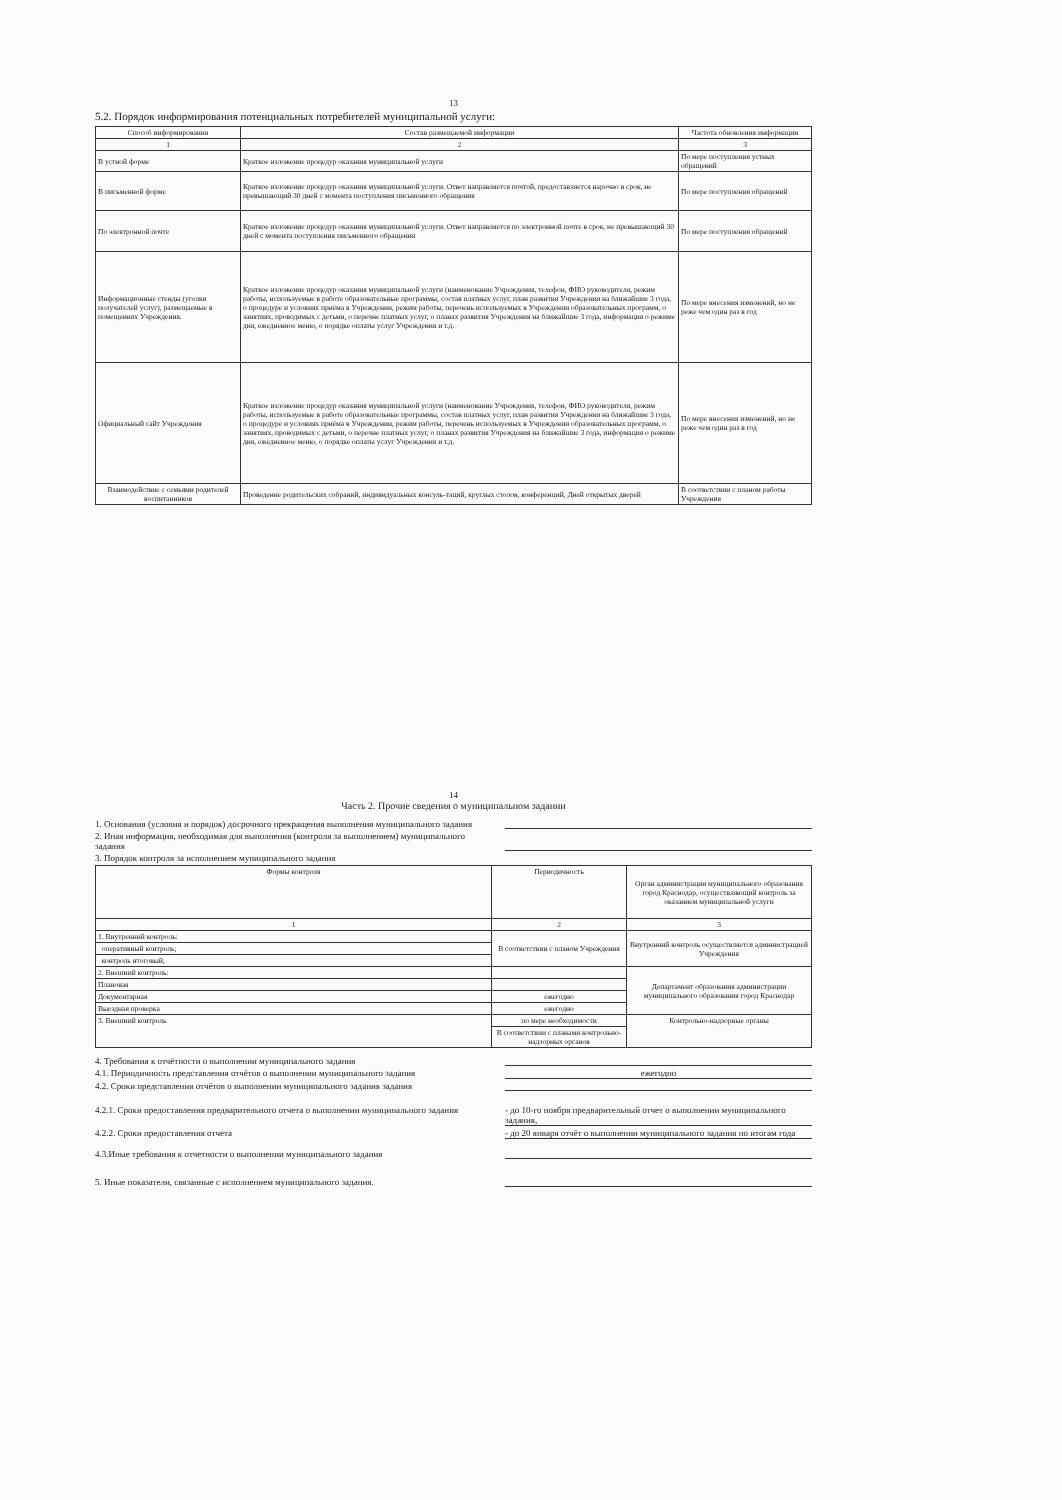13
5.2. Порядок информирования потенциальных потребителей муниципальной услуги:
| Способ информирования | Состав размещаемой информации | Частота обновления информации |
| --- | --- | --- |
| 1 | 2 | 3 |
| В устной форме | Краткое изложение процедур оказания муниципальной услуги | По мере поступления устных обращений |
| В письменной форме | Краткое изложение процедур оказания муниципальной услуги. Ответ направляется почтой, предоставляется нарочно в срок, не превышающий 30 дней с момента поступления письменного обращения | По мере поступления обращений |
| По электронной почте | Краткое изложение процедур оказания муниципальной услуги. Ответ направляется по электронной почте в срок, не превышающий 30 дней с момента поступления письменного обращения | По мере поступления обращений |
| Информационные стенды (уголки получателей услуг), размещаемые в помещениях Учреждения. | Краткое изложение процедур оказания муниципальной услуги (наименование Учреждения, телефон, ФИО руководителя, режим работы, используемые в работе образовательные программы, состав платных услуг, план развития Учреждения на ближайшие 3 года, о процедуре и условиях приёма в Учреждении, режим работы, перечень используемых в Учреждении образовательных программ, о занятиях, проводимых с детьми, о перечне платных услуг, о планах развития Учреждения на ближайшие 3 года, информация о режиме дня, ежедневное меню, о порядке оплаты услуг Учреждения и т.д. | По мере внесения изменений, но не реже чем один раз в год |
| Официальный сайт Учреждения | Краткое изложение процедур оказания муниципальной услуги (наименование Учреждения, телефон, ФИО руководителя, режим работы, используемые в работе образовательные программы, состав платных услуг, план развития Учреждения на ближайшие 3 года, о процедуре и условиях приёма в Учреждении, режим работы, перечень используемых в Учреждении образовательных программ, о занятиях, проводимых с детьми, о перечне платных услуг, о планах развития Учреждения на ближайшие 3 года, информация о режиме дня, ежедневное меню, о порядке оплаты услуг Учреждения и т.д. | По мере внесения изменений, но не реже чем один раз в год |
| Взаимодействие с семьями родителей воспитанников | Проведение родительских собраний, индивидуальных консуль-таций, круглых столов, конференций, Дней открытых дверей | В соответствии с планом работы Учреждения |
14
Часть 2. Прочие сведения о муниципальном задании
1. Основания (условия и порядок) досрочного прекращения выполнения муниципального задания
2. Иная информация, необходимая для выполнения (контроля за выполнением) муниципального задания
3. Порядок контроля за исполнением муниципального задания
| Формы контроля | Периодичность | Орган администрации муниципального образования город Краснодар, осуществляющий контроль за оказанием муниципальной услуги |
| --- | --- | --- |
| 1 | 2 | 3 |
| 1. Внутренний контроль: | В соответствии с планом Учреждения | Внутренний контроль осуществляется администрацией Учреждения |
| оперативный контроль; | | |
| контроль итоговый; | | |
| 2. Внешний контроль: | | Департамент образования администрации муниципального образования город Краснодар |
| Плановая | | |
| Документарная | ежегодно | |
| Выездная проверка | ежегодно | |
| 3. Внешний контроль | по мере необходимости | Контрольно-надзорные органы |
| | В соответствии с планами контрольно-надзорных органов | |
4. Требования к отчётности о выполнении муниципального задания
4.1. Периодичность представления отчётов о выполнении муниципального задания ежегодно
4.2. Сроки представления отчётов о выполнении муниципального задания задания
4.2.1. Сроки предоставления предварительного отчета о выполнении муниципального задания - до 10-го ноября предварительный отчет о выполнении муниципального задания,
4.2.2. Сроки предоставления отчета - до 20 января отчёт о выполнении муниципального задания по итогам года
4.3.Иные требования к отчетности о выполнении муниципального задания
5. Иные показатели, связанные с исполнением муниципального задания.